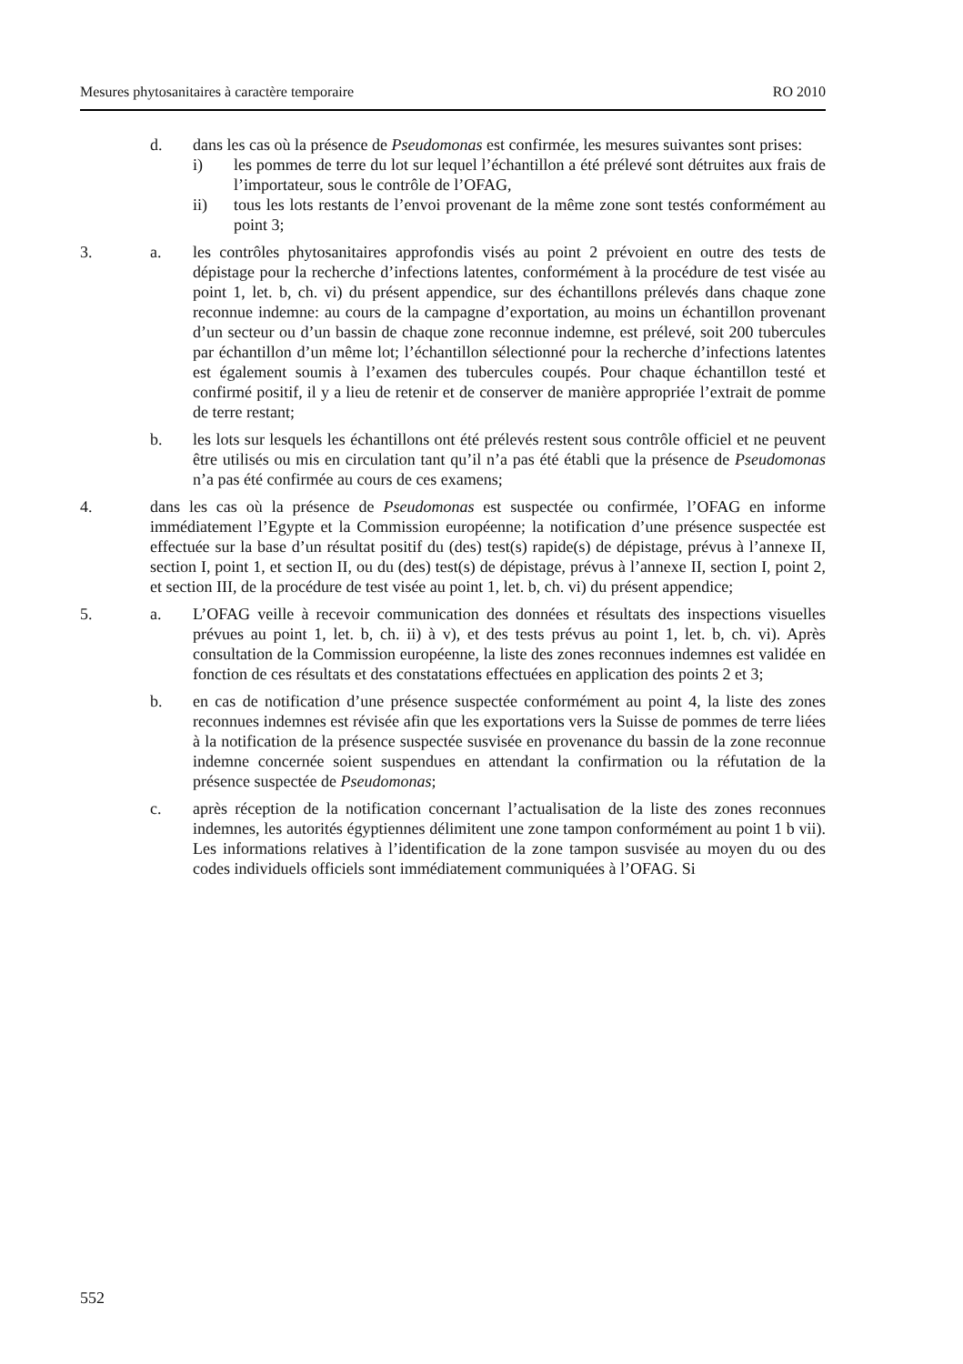Mesures phytosanitaires à caractère temporaire RO 2010
d. dans les cas où la présence de Pseudomonas est confirmée, les mesures suivantes sont prises:
i) les pommes de terre du lot sur lequel l’échantillon a été prélevé sont détruites aux frais de l’importateur, sous le contrôle de l’OFAG,
ii) tous les lots restants de l’envoi provenant de la même zone sont testés conformément au point 3;
3. a. les contrôles phytosanitaires approfondis visés au point 2 prévoient en outre des tests de dépistage pour la recherche d’infections latentes, conformément à la procédure de test visée au point 1, let. b, ch. vi) du présent appendice, sur des échantillons prélevés dans chaque zone reconnue indemne: au cours de la campagne d’exportation, au moins un échantillon provenant d’un secteur ou d’un bassin de chaque zone reconnue indemne, est prélevé, soit 200 tubercules par échantillon d’un même lot; l’échantillon sélectionné pour la recherche d’infections latentes est également soumis à l’examen des tubercules coupés. Pour chaque échantillon testé et confirmé positif, il y a lieu de retenir et de conserver de manière appropriée l’extrait de pomme de terre restant;
b. les lots sur lesquels les échantillons ont été prélevés restent sous contrôle officiel et ne peuvent être utilisés ou mis en circulation tant qu’il n’a pas été établi que la présence de Pseudomonas n’a pas été confirmée au cours de ces examens;
4. dans les cas où la présence de Pseudomonas est suspectée ou confirmée, l’OFAG en informe immédiatement l’Egypte et la Commission européenne; la notification d’une présence suspectée est effectuée sur la base d’un résultat positif du (des) test(s) rapide(s) de dépistage, prévus à l’annexe II, section I, point 1, et section II, ou du (des) test(s) de dépistage, prévus à l’annexe II, section I, point 2, et section III, de la procédure de test visée au point 1, let. b, ch. vi) du présent appendice;
5. a. L’OFAG veille à recevoir communication des données et résultats des inspections visuelles prévues au point 1, let. b, ch. ii) à v), et des tests prévus au point 1, let. b, ch. vi). Après consultation de la Commission européenne, la liste des zones reconnues indemnes est validée en fonction de ces résultats et des constatations effectuées en application des points 2 et 3;
b. en cas de notification d’une présence suspectée conformément au point 4, la liste des zones reconnues indemnes est révisée afin que les exportations vers la Suisse de pommes de terre liées à la notification de la présence suspectée susvisée en provenance du bassin de la zone reconnue indemne concernée soient suspendues en attendant la confirmation ou la réfutation de la présence suspectée de Pseudomonas;
c. après réception de la notification concernant l’actualisation de la liste des zones reconnues indemnes, les autorités égyptiennes délimitent une zone tampon conformément au point 1 b vii). Les informations relatives à l’identification de la zone tampon susvisée au moyen du ou des codes individuels officiels sont immédiatement communiquées à l’OFAG. Si
552